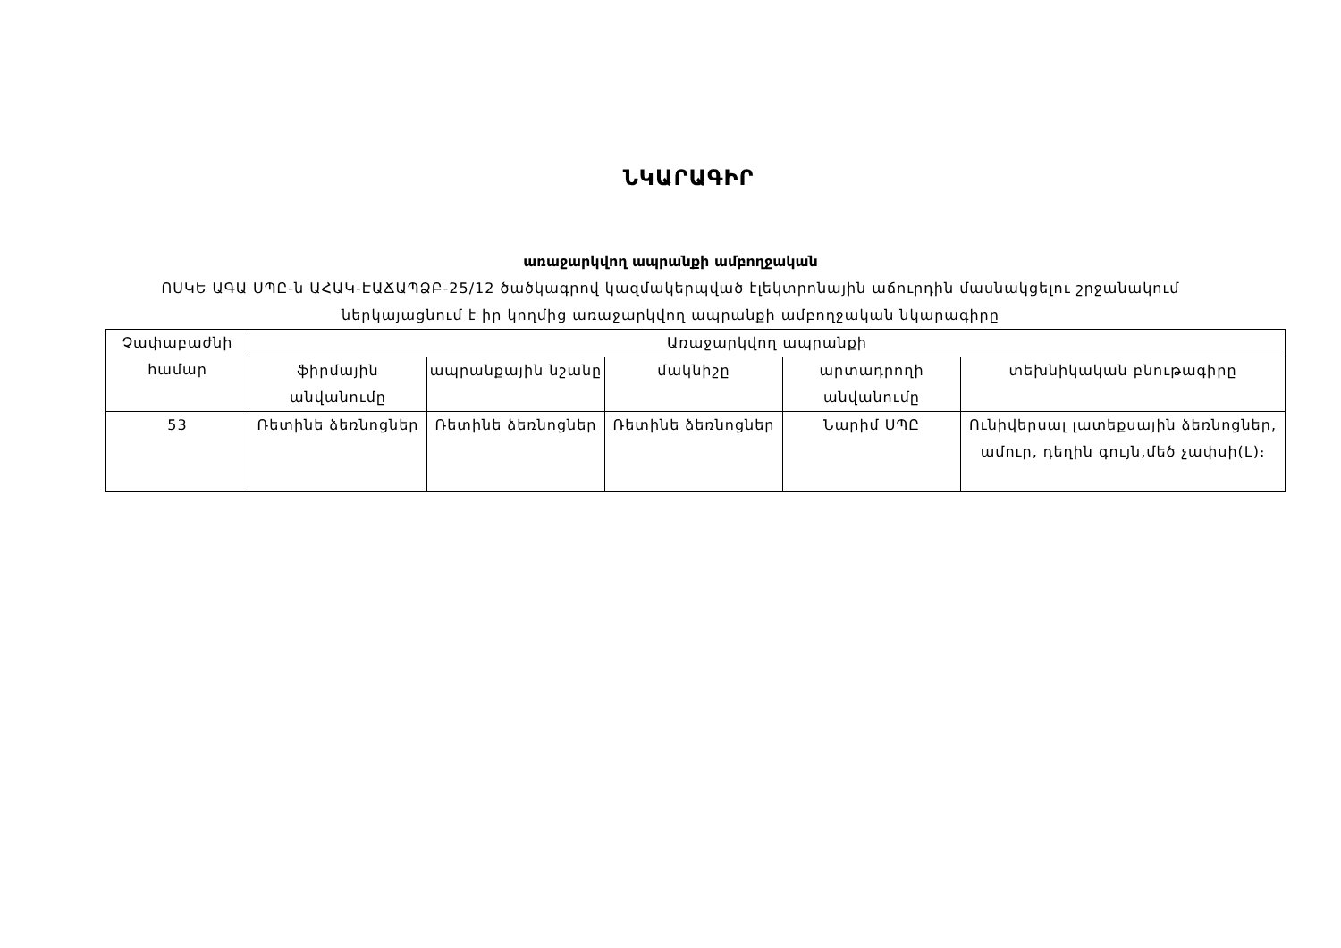ՆԿԱՐԱԳԻՐ
առաջարկվող ապրանքի ամբողջական
ՈՍԿԵ ԱԳԱ ՍՊԸ-ն ԱՀԱԿ-ԷԱՃԱՊՁԲ-25/12 ծածկագրով կազմակերպված էլեկտրոնային աճուրդին մասնակցելու շրջանակում ներկայացնում է իր կողմից առաջարկվող ապրանքի ամբողջական նկարագիրը
| Չափաբաժնի համար | Առաջարկվող ապրանքի | | | | |
| --- | --- | --- | --- | --- | --- |
| | ֆիրմային անվանումը | ապրանքային նշանը | մակնիշը | արտադրողի անվանումը | տեխնիկական բնութագիրը |
| 53 | Ռետինե ձեռնոցներ | Ռետինե ձեռնոցներ | Ռետինե ձեռնոցներ | Նարիմ ՍՊԸ | Ունիվերսալ լատեքսային ձեռնոցներ, ամուր, դեղին գույն,մեծ չափսի(L)։ |